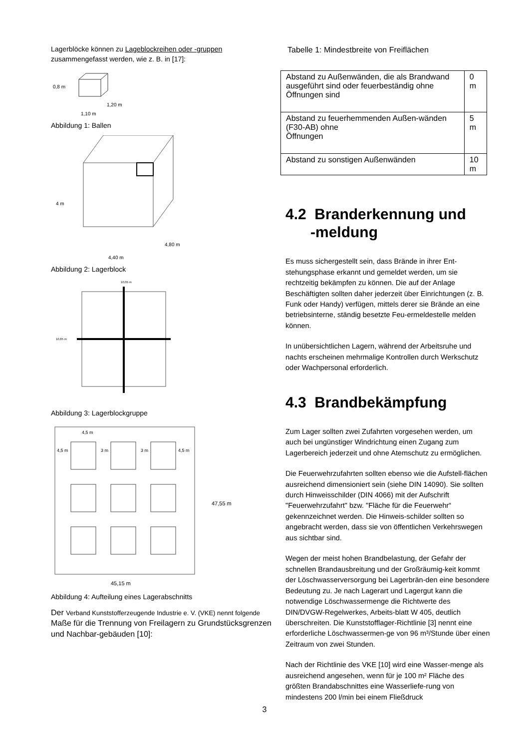Lagerblöcke können zu Lageblockreihen oder -gruppen zusammengefasst werden, wie z. B. in [17]:
0,8 m
1,20 m
1,10 m
Abbildung 1: Ballen
4 m
4,80 m
4,40 m
Abbildung 2: Lagerblock
10,05 m
10,85 m
Abbildung 3: Lagerblockgruppe
4,5 m
4,5 m
3 m
3 m
4,5 m
47,55 m
45,15 m
Abbildung 4: Aufteilung eines Lagerabschnitts
Der Verband Kunststofferzeugende Industrie e. V. (VKE) nennt folgende Maße für die Trennung von Freilagern zu Grundstücksgrenzen und Nachbar-gebäuden [10]:
Tabelle 1: Mindestbreite von Freiflächen
| Abstand zu Außenwänden, die als Brandwand ausgeführt sind oder feuerbeständig ohne Öffnungen sind | 0 m |
| Abstand zu feuerhemmenden Außen-wänden (F30-AB) ohne Öffnungen | 5 m |
| Abstand zu sonstigen Außenwänden | 10 m |
4.2 Branderkennung und
-meldung
Es muss sichergestellt sein, dass Brände in ihrer Ent-stehungsphase erkannt und gemeldet werden, um sie rechtzeitig bekämpfen zu können. Die auf der Anlage Beschäftigten sollten daher jederzeit über Einrichtungen (z. B. Funk oder Handy) verfügen, mittels derer sie Brände an eine betriebsinterne, ständig besetzte Feu-ermeldestelle melden können.
In unübersichtlichen Lagern, während der Arbeitsruhe und nachts erscheinen mehrmalige Kontrollen durch Werkschutz oder Wachpersonal erforderlich.
4.3 Brandbekämpfung
Zum Lager sollten zwei Zufahrten vorgesehen werden, um auch bei ungünstiger Windrichtung einen Zugang zum Lagerbereich jederzeit und ohne Atemschutz zu ermöglichen.
Die Feuerwehrzufahrten sollten ebenso wie die Aufstell-flächen ausreichend dimensioniert sein (siehe DIN 14090). Sie sollten durch Hinweisschilder (DIN 4066) mit der Aufschrift "Feuerwehrzufahrt" bzw. "Fläche für die Feuerwehr“ gekennzeichnet werden. Die Hinweis-schilder sollten so angebracht werden, dass sie von öffentlichen Verkehrswegen aus sichtbar sind.
Wegen der meist hohen Brandbelastung, der Gefahr der schnellen Brandausbreitung und der Großräumig-keit kommt der Löschwasserversorgung bei Lagerbrän-den eine besondere Bedeutung zu. Je nach Lagerart und Lagergut kann die notwendige Löschwassermenge die Richtwerte des DIN/DVGW-Regelwerkes, Arbeits-blatt W 405, deutlich überschreiten. Die Kunststofflager-Richtlinie [3] nennt eine erforderliche Löschwassermen-ge von 96 m³/Stunde über einen Zeitraum von zwei Stunden.
Nach der Richtlinie des VKE [10] wird eine Wasser-menge als ausreichend angesehen, wenn für je 100 m² Fläche des größten Brandabschnittes eine Wasserliefe-rung von mindestens 200 l/min bei einem Fließdruck
3